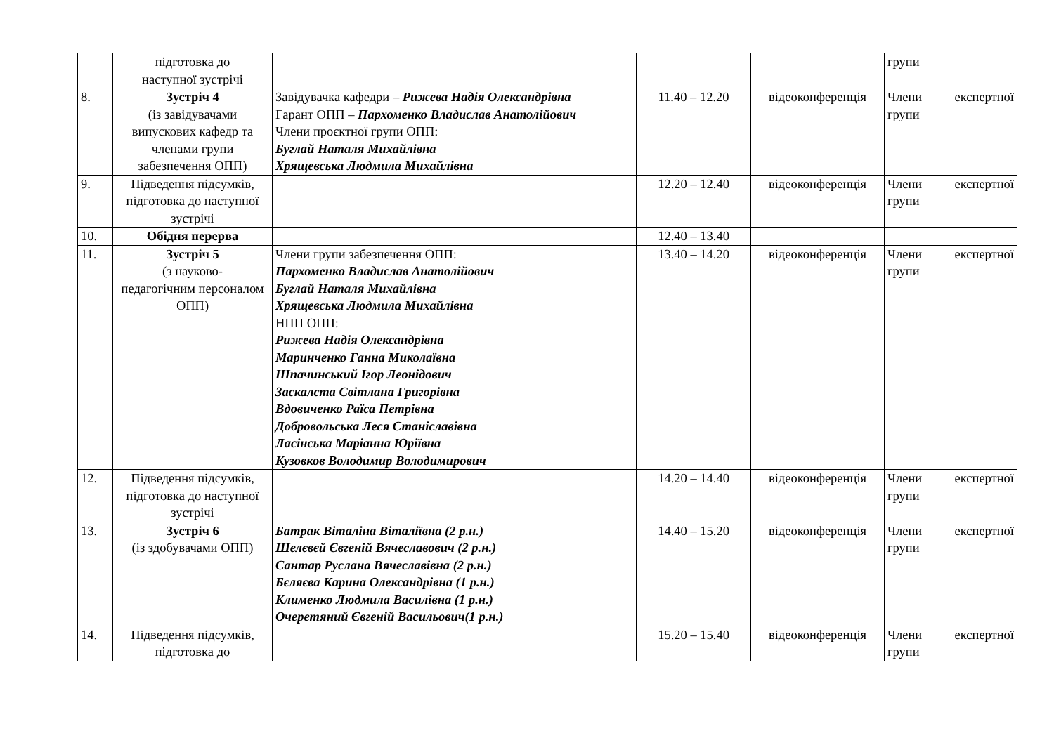| | підготовка до наступної зустрічі | | | | групи |
| 8. | Зустріч 4 (із завідувачами випускових кафедр та членами групи забезпечення ОПП) | Завідувачка кафедри – Рижева Надія Олександрівна Гарант ОПП – Пархоменко Владислав Анатолійович Члени проєктної групи ОПП: Буглай Наталя Михайлівна Хрящевська Людмила Михайлівна | 11.40 – 12.20 | відеоконференція | Члени експертної групи |
| 9. | Підведення підсумків, підготовка до наступної зустрічі | | 12.20 – 12.40 | відеоконференція | Члени експертної групи |
| 10. | Обідня перерва | | 12.40 – 13.40 | | |
| 11. | Зустріч 5 (з науково- педагогічним персоналом ОПП) | Члени групи забезпечення ОПП: Пархоменко Владислав Анатолійович Буглай Наталя Михайлівна Хрящевська Людмила Михайлівна НПП ОПП: Рижева Надія Олександрівна Маринченко Ганна Миколаївна Шпачинський Ігор Леонідович Заскалєта Світлана Григорівна Вдовиченко Раїса Петрівна Добровольська Леся Станіславівна Ласінська Маріанна Юріївна Кузовков Володимир Володимирович | 13.40 – 14.20 | відеоконференція | Члени експертної групи |
| 12. | Підведення підсумків, підготовка до наступної зустрічі | | 14.20 – 14.40 | відеоконференція | Члени експертної групи |
| 13. | Зустріч 6 (із здобувачами ОПП) | Батрак Віталіна Віталіївна (2 р.н.) Шелєвєй Євгеній Вячеславович (2 р.н.) Сантар Руслана Вячеславівна (2 р.н.) Бєляєва Карина Олександрівна (1 р.н.) Клименко Людмила Василівна (1 р.н.) Очеретяний Євгеній Васильович(1 р.н.) | 14.40 – 15.20 | відеоконференція | Члени експертної групи |
| 14. | Підведення підсумків, підготовка до | | 15.20 – 15.40 | відеоконференція | Члени експертної групи |